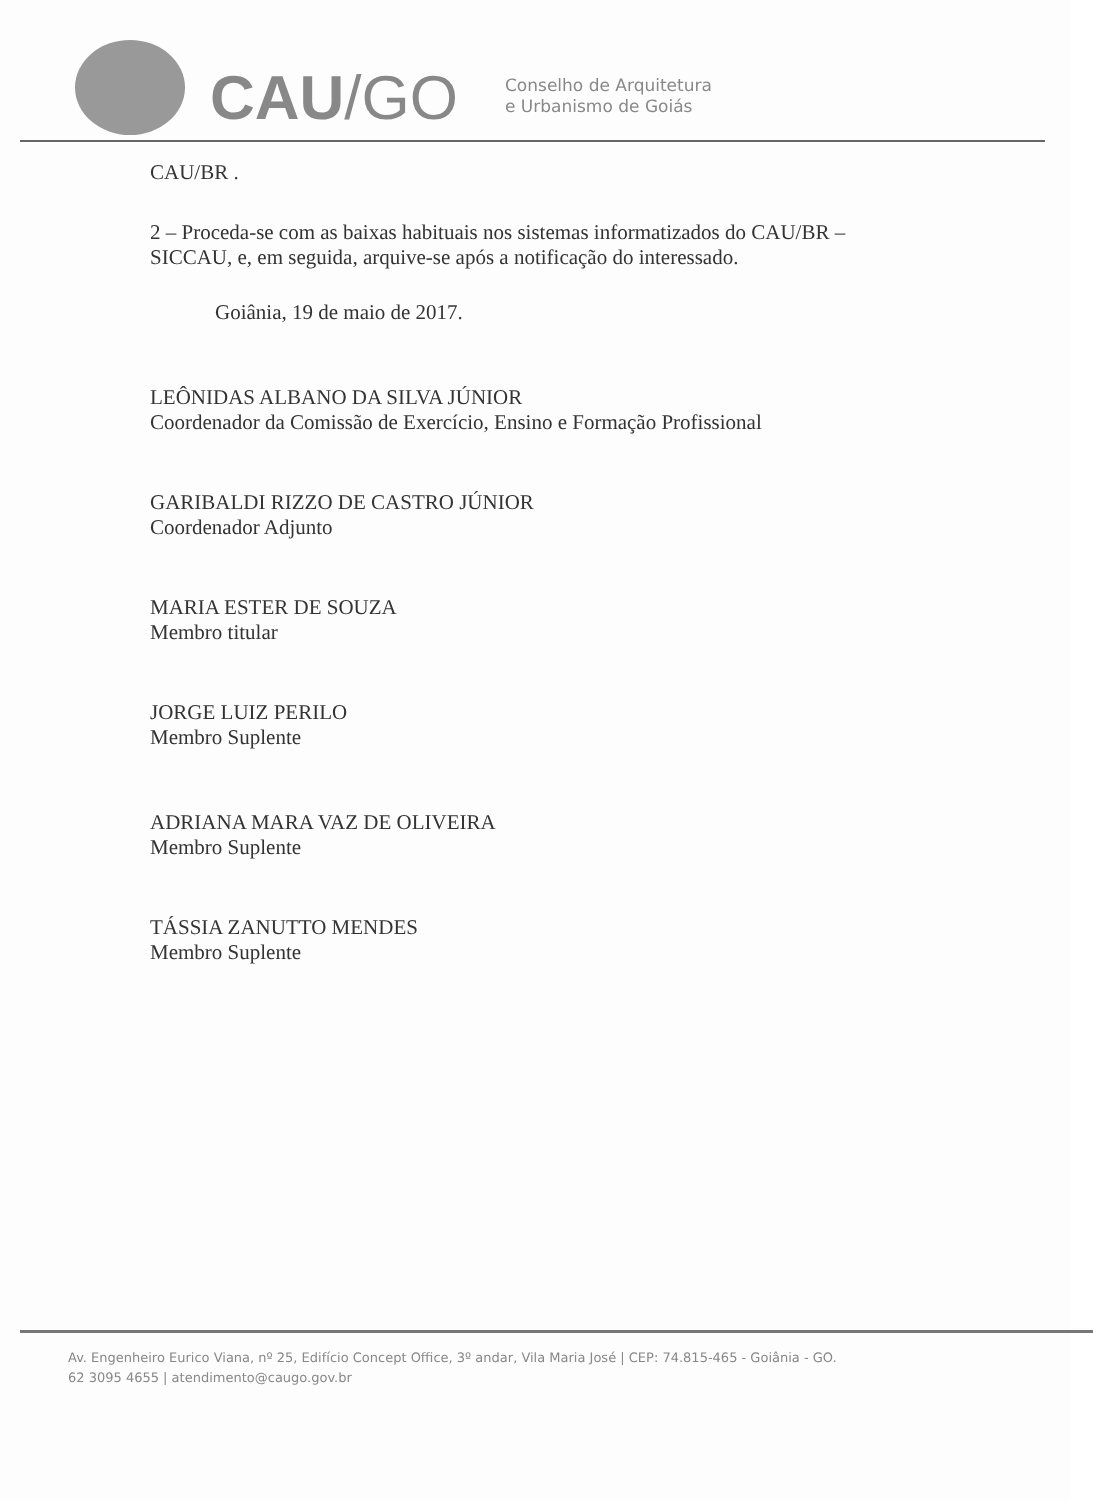CAU/GO
Conselho de Arquitetura
e Urbanismo de Goiás
CAU/BR .
2 – Proceda-se com as baixas habituais nos sistemas informatizados do CAU/BR – SICCAU, e, em seguida, arquive-se após a notificação do interessado.
Goiânia, 19 de maio de 2017.
LEÔNIDAS ALBANO DA SILVA JÚNIOR
Coordenador da Comissão de Exercício, Ensino e Formação Profissional
GARIBALDI RIZZO DE CASTRO JÚNIOR
Coordenador Adjunto
MARIA ESTER DE SOUZA
Membro titular
JORGE LUIZ PERILO
Membro Suplente
ADRIANA MARA VAZ DE OLIVEIRA
Membro Suplente
TÁSSIA ZANUTTO MENDES
Membro Suplente
Av. Engenheiro Eurico Viana, nº 25, Edifício Concept Office, 3º andar, Vila Maria José | CEP: 74.815-465 - Goiânia - GO.
62 3095 4655 | atendimento@caugo.gov.br